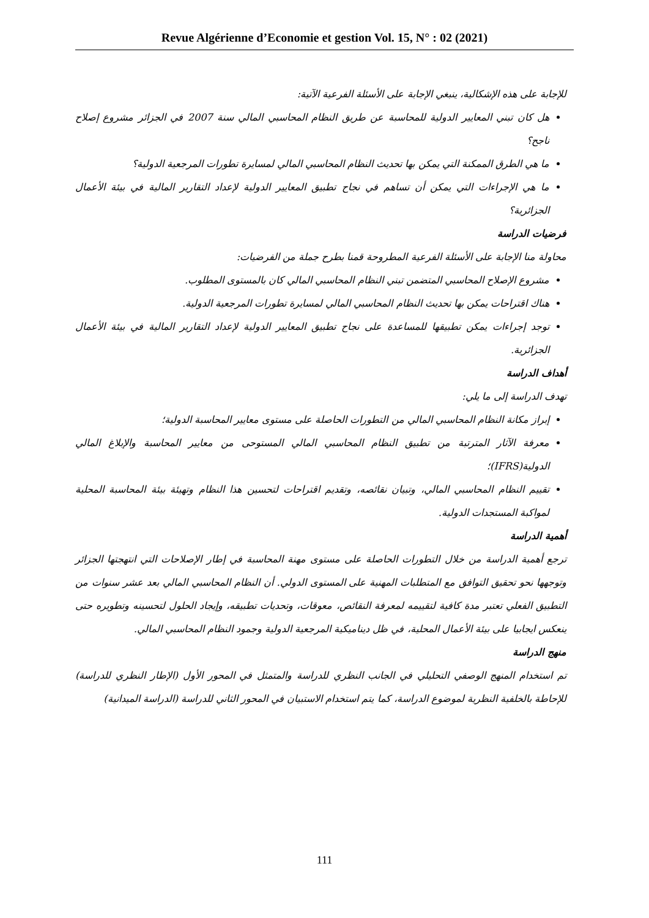Revue Algérienne d’Economie et gestion Vol. 15, N° : 02 (2021)
للإجابة على هذه الإشكالية، ينبغي الإجابة على الأسئلة الفرعية الآتية:
هل كان تبني المعايير الدولية للمحاسبة عن طريق النظام المحاسبي المالي سنة 2007 في الجزائر مشروع إصلاح ناجح؟
ما هي الطرق الممكنة التي يمكن بها تحديث النظام المحاسبي المالي لمسايرة تطورات المرجعية الدولية؟
ما هي الإجراءات التي يمكن أن تساهم في نجاح تطبيق المعايير الدولية لإعداد التقارير المالية في بيئة الأعمال الجزائرية؟
فرضيات الدراسة
محاولة منا الإجابة على الأسئلة الفرعية المطروحة قمنا بطرح جملة من الفرضيات:
مشروع الإصلاح المحاسبي المتضمن تبني النظام المحاسبي المالي كان بالمستوى المطلوب.
هناك اقتراحات يمكن بها تحديث النظام المحاسبي المالي لمسايرة تطورات المرجعية الدولية.
توجد إجراءات يمكن تطبيقها للمساعدة على نجاح تطبيق المعايير الدولية لإعداد التقارير المالية في بيئة الأعمال الجزائرية.
أهداف الدراسة
تهدف الدراسة إلى ما يلي:
إبراز مكانة النظام المحاسبي المالي من التطورات الحاصلة على مستوى معايير المحاسبة الدولية؛
معرفة الآثار المترتبة من تطبيق النظام المحاسبي المالي المستوحى من معايير المحاسبة والإبلاغ المالي الدولية(IFRS)؛
تقييم النظام المحاسبي المالي، وتبيان نقائصه، وتقديم اقتراحات لتحسين هذا النظام وتهيئة بيئة المحاسبة المحلية لمواكبة المستجدات الدولية.
أهمية الدراسة
ترجع أهمية الدراسة من خلال التطورات الحاصلة على مستوى مهنة المحاسبة في إطار الإصلاحات التي انتهجتها الجزائر وتوجهها نحو تحقيق التوافق مع المتطلبات المهنية على المستوى الدولي. أن النظام المحاسبي المالي بعد عشر سنوات من التطبيق الفعلي تعتبر مدة كافية لتقييمه لمعرفة النقائص، معوقات، وتحديات تطبيقه، وإيجاد الحلول لتحسينه وتطويره حتى ينعكس ايجابيا على بيئة الأعمال المحلية، في ظل ديناميكية المرجعية الدولية وجمود النظام المحاسبي المالي.
منهج الدراسة
تم استخدام المنهج الوصفي التحليلي في الجانب النظري للدراسة والمتمثل في المحور الأول (الإطار النظري للدراسة) للإحاطة بالخلفية النظرية لموضوع الدراسة، كما يتم استخدام الاستبيان في المحور الثاني للدراسة (الدراسة الميدانية)
111